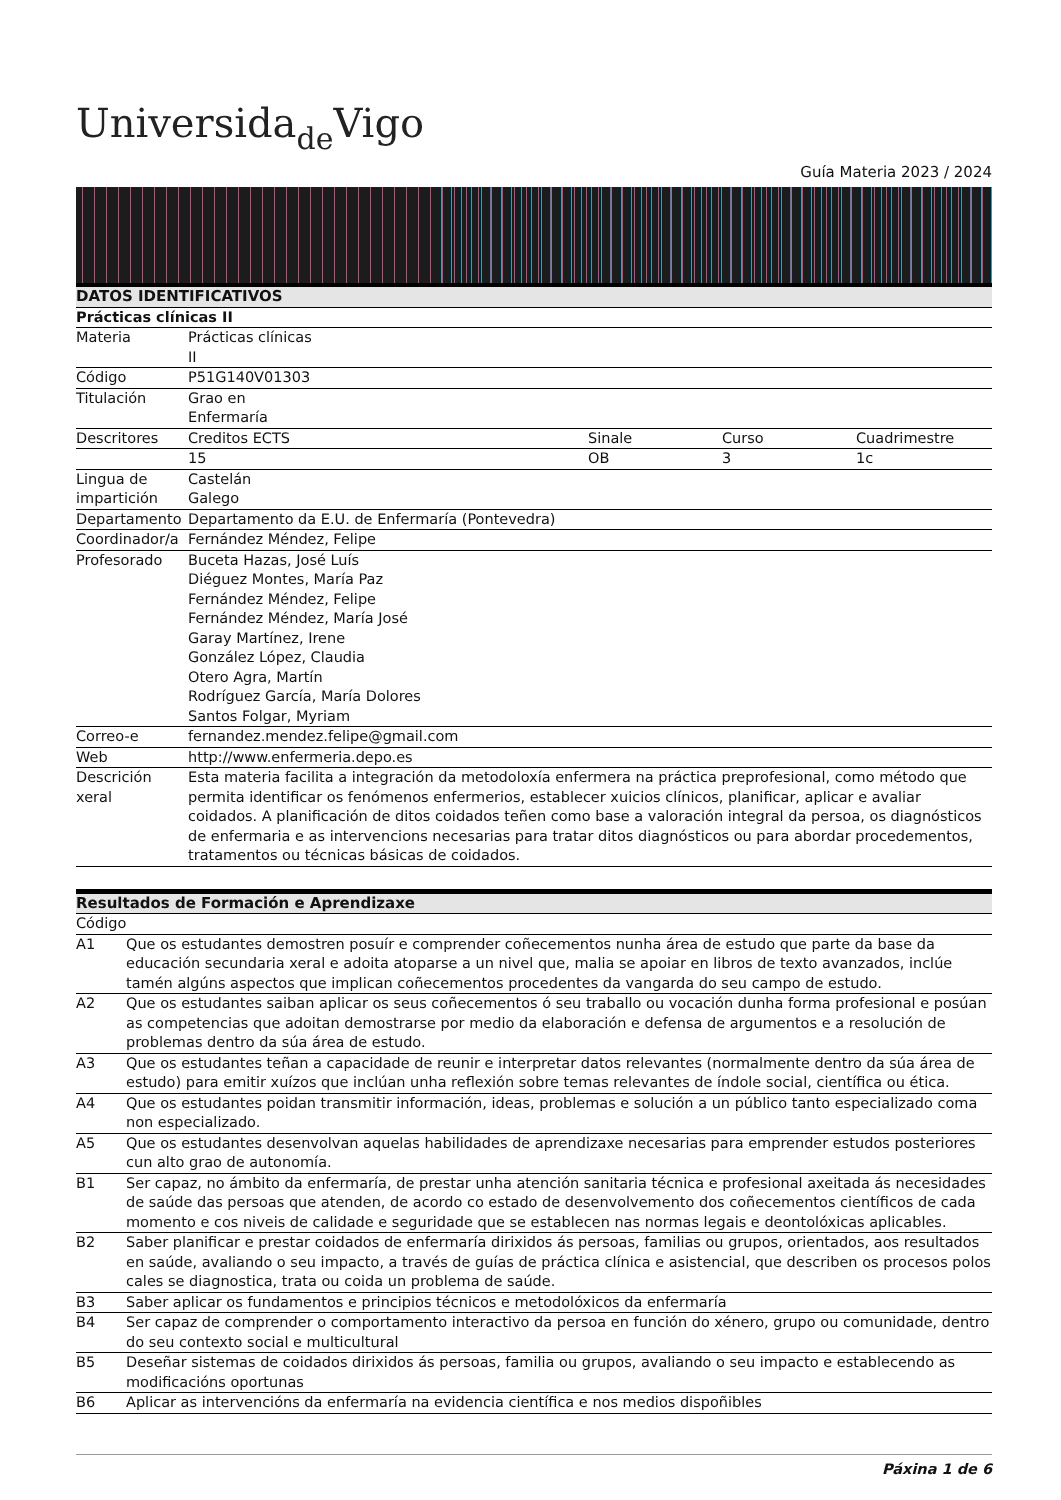Universidade Vigo
Guía Materia 2023 / 2024
| DATOS IDENTIFICATIVOS | | | | |
| --- | --- | --- | --- | --- |
| Prácticas clínicas II | | | | |
| Materia | Prácticas clínicas II | | | |
| Código | P51G140V01303 | | | |
| Titulación | Grao en Enfermaría | | | |
| Descritores | Creditos ECTS | Sinale | Curso | Cuadrimestre |
| | 15 | OB | 3 | 1c |
| Lingua de impartición | Castelán Galego | | | |
| Departamento | Departamento da E.U. de Enfermaría (Pontevedra) | | | |
| Coordinador/a | Fernández Méndez, Felipe | | | |
| Profesorado | Buceta Hazas, José Luís Diéguez Montes, María Paz Fernández Méndez, Felipe Fernández Méndez, María José Garay Martínez, Irene González López, Claudia Otero Agra, Martín Rodríguez García, María Dolores Santos Folgar, Myriam | | | |
| Correo-e | fernandez.mendez.felipe@gmail.com | | | |
| Web | http://www.enfermeria.depo.es | | | |
| Descrición xeral | Esta materia facilita a integración da metodoloxía enfermera na práctica preprofesional, como método que permita identificar os fenómenos enfermerios, establecer xuicios clínicos, planificar, aplicar e avaliar coidados. A planificación de ditos coidados teñen como base a valoración integral da persoa, os diagnósticos de enfermaria e as intervencions necesarias para tratar ditos diagnósticos ou para abordar procedementos, tratamentos ou técnicas básicas de coidados. | | | |
| Resultados de Formación e Aprendizaxe | |
| --- | --- |
| Código | |
| A1 | Que os estudantes demostren posuír e comprender coñecementos nunha área de estudo que parte da base da educación secundaria xeral e adoita atoparse a un nivel que, malia se apoiar en libros de texto avanzados, inclúe tamén algúns aspectos que implican coñecementos procedentes da vangarda do seu campo de estudo. |
| A2 | Que os estudantes saiban aplicar os seus coñecementos ó seu traballo ou vocación dunha forma profesional e posúan as competencias que adoitan demostrarse por medio da elaboración e defensa de argumentos e a resolución de problemas dentro da súa área de estudo. |
| A3 | Que os estudantes teñan a capacidade de reunir e interpretar datos relevantes (normalmente dentro da súa área de estudo) para emitir xuízos que inclúan unha reflexión sobre temas relevantes de índole social, científica ou ética. |
| A4 | Que os estudantes poidan transmitir información, ideas, problemas e solución a un público tanto especializado coma non especializado. |
| A5 | Que os estudantes desenvolvan aquelas habilidades de aprendizaxe necesarias para emprender estudos posteriores cun alto grao de autonomía. |
| B1 | Ser capaz, no ámbito da enfermaría, de prestar unha atención sanitaria técnica e profesional axeitada ás necesidades de saúde das persoas que atenden, de acordo co estado de desenvolvemento dos coñecementos científicos de cada momento e cos niveis de calidade e seguridade que se establecen nas normas legais e deontolóxicas aplicables. |
| B2 | Saber planificar e prestar coidados de enfermaría dirixidos ás persoas, familias ou grupos, orientados, aos resultados en saúde, avaliando o seu impacto, a través de guías de práctica clínica e asistencial, que describen os procesos polos cales se diagnostica, trata ou coida un problema de saúde. |
| B3 | Saber aplicar os fundamentos e principios técnicos e metodolóxicos da enfermaría |
| B4 | Ser capaz de comprender o comportamento interactivo da persoa en función do xénero, grupo ou comunidade, dentro do seu contexto social e multicultural |
| B5 | Deseñar sistemas de coidados dirixidos ás persoas, familia ou grupos, avaliando o seu impacto e establecendo as modificacións oportunas |
| B6 | Aplicar as intervencións da enfermaría na evidencia científica e nos medios dispoñibles |
Páxina 1 de 6